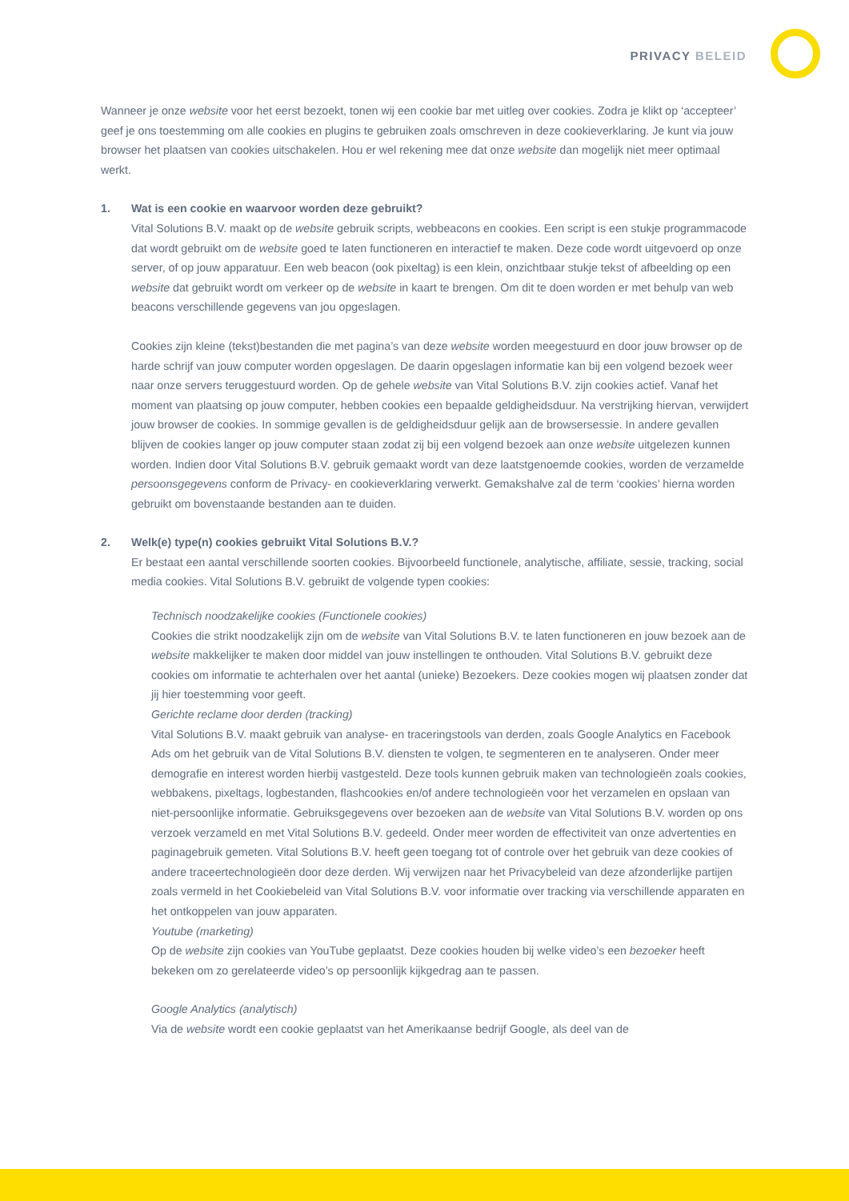PRIVACY BELEID
Wanneer je onze website voor het eerst bezoekt, tonen wij een cookie bar met uitleg over cookies. Zodra je klikt op ‘accepteer’ geef je ons toestemming om alle cookies en plugins te gebruiken zoals omschreven in deze cookieverklaring. Je kunt via jouw browser het plaatsen van cookies uitschakelen. Hou er wel rekening mee dat onze website dan mogelijk niet meer optimaal werkt.
1. Wat is een cookie en waarvoor worden deze gebruikt?
Vital Solutions B.V. maakt op de website gebruik scripts, webbeacons en cookies. Een script is een stukje programmacode dat wordt gebruikt om de website goed te laten functioneren en interactief te maken. Deze code wordt uitgevoerd op onze server, of op jouw apparatuur. Een web beacon (ook pixeltag) is een klein, onzichtbaar stukje tekst of afbeelding op een website dat gebruikt wordt om verkeer op de website in kaart te brengen. Om dit te doen worden er met behulp van web beacons verschillende gegevens van jou opgeslagen.
Cookies zijn kleine (tekst)bestanden die met pagina’s van deze website worden meegestuurd en door jouw browser op de harde schrijf van jouw computer worden opgeslagen. De daarin opgeslagen informatie kan bij een volgend bezoek weer naar onze servers teruggestuurd worden. Op de gehele website van Vital Solutions B.V. zijn cookies actief. Vanaf het moment van plaatsing op jouw computer, hebben cookies een bepaalde geldigheidsduur. Na verstrijking hiervan, verwijdert jouw browser de cookies. In sommige gevallen is de geldigheidsduur gelijk aan de browsersessie. In andere gevallen blijven de cookies langer op jouw computer staan zodat zij bij een volgend bezoek aan onze website uitgelezen kunnen worden. Indien door Vital Solutions B.V. gebruik gemaakt wordt van deze laatstgenoemde cookies, worden de verzamelde persoonsgegevens conform de Privacy- en cookieverklaring verwerkt. Gemakshalve zal de term ‘cookies’ hierna worden gebruikt om bovenstaande bestanden aan te duiden.
2. Welk(e) type(n) cookies gebruikt Vital Solutions B.V.?
Er bestaat een aantal verschillende soorten cookies. Bijvoorbeeld functionele, analytische, affiliate, sessie, tracking, social media cookies. Vital Solutions B.V. gebruikt de volgende typen cookies:
Technisch noodzakelijke cookies (Functionele cookies)
Cookies die strikt noodzakelijk zijn om de website van Vital Solutions B.V. te laten functioneren en jouw bezoek aan de website makkelijker te maken door middel van jouw instellingen te onthouden. Vital Solutions B.V. gebruikt deze cookies om informatie te achterhalen over het aantal (unieke) Bezoekers. Deze cookies mogen wij plaatsen zonder dat jij hier toestemming voor geeft.
Gerichte reclame door derden (tracking)
Vital Solutions B.V. maakt gebruik van analyse- en traceringstools van derden, zoals Google Analytics en Facebook Ads om het gebruik van de Vital Solutions B.V. diensten te volgen, te segmenteren en te analyseren. Onder meer demografie en interest worden hierbij vastgesteld. Deze tools kunnen gebruik maken van technologieën zoals cookies, webbakens, pixeltags, logbestanden, flashcookies en/of andere technologieën voor het verzamelen en opslaan van niet-persoonlijke informatie. Gebruiksgegevens over bezoeken aan de website van Vital Solutions B.V. worden op ons verzoek verzameld en met Vital Solutions B.V. gedeeld. Onder meer worden de effectiviteit van onze advertenties en paginagebruik gemeten. Vital Solutions B.V. heeft geen toegang tot of controle over het gebruik van deze cookies of andere traceertechnologieën door deze derden. Wij verwijzen naar het Privacybeleid van deze afzonderlijke partijen zoals vermeld in het Cookiebeleid van Vital Solutions B.V. voor informatie over tracking via verschillende apparaten en het ontkoppelen van jouw apparaten.
Youtube (marketing)
Op de website zijn cookies van YouTube geplaatst. Deze cookies houden bij welke video’s een bezoeker heeft bekeken om zo gerelateerde video’s op persoonlijk kijkgedrag aan te passen.
Google Analytics (analytisch)
Via de website wordt een cookie geplaatst van het Amerikaanse bedrijf Google, als deel van de